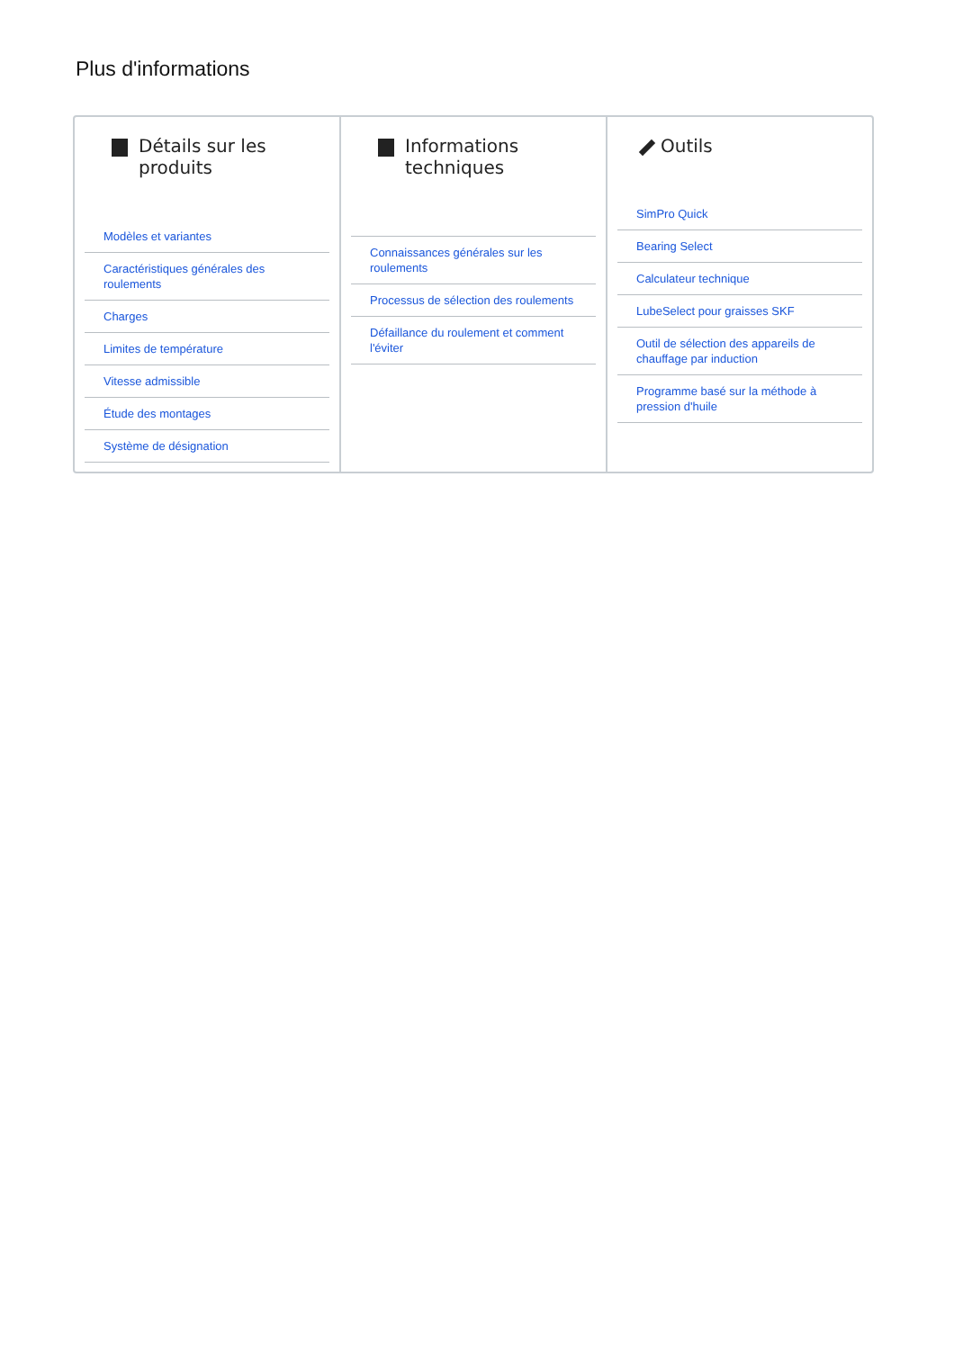Plus d'informations
Détails sur les produits
Modèles et variantes
Caractéristiques générales des roulements
Charges
Limites de température
Vitesse admissible
Étude des montages
Système de désignation
Informations techniques
Connaissances générales sur les roulements
Processus de sélection des roulements
Défaillance du roulement et comment l'éviter
Outils
SimPro Quick
Bearing Select
Calculateur technique
LubeSelect pour graisses SKF
Outil de sélection des appareils de chauffage par induction
Programme basé sur la méthode à pression d'huile